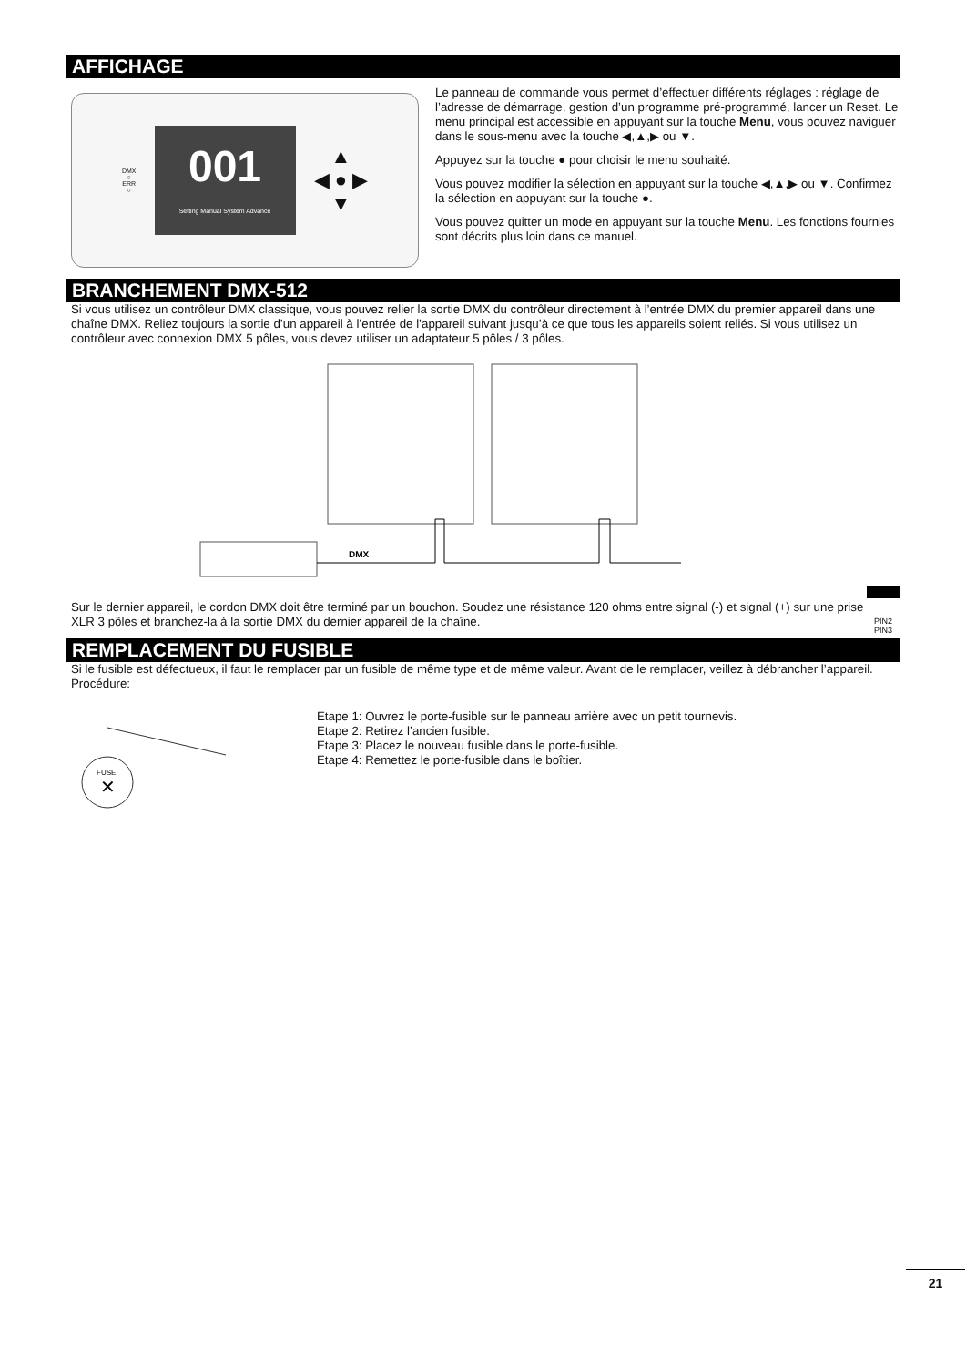AFFICHAGE
DMX
○
ERR
○
001
Setting Manual System Advance
▲
◀ ● ▶
▼
Le panneau de commande vous permet d’effectuer différents réglages : réglage de l’adresse de démarrage, gestion d’un programme pré-programmé, lancer un Reset. Le menu principal est accessible en appuyant sur la touche Menu, vous pouvez naviguer dans le sous-menu avec la touche ◀,▲,▶ ou ▼.
Appuyez sur la touche ● pour choisir le menu souhaité.
Vous pouvez modifier la sélection en appuyant sur la touche ◀,▲,▶ ou ▼. Confirmez la sélection en appuyant sur la touche ●.
Vous pouvez quitter un mode en appuyant sur la touche Menu. Les fonctions fournies sont décrits plus loin dans ce manuel.
BRANCHEMENT DMX-512
Si vous utilisez un contrôleur DMX classique, vous pouvez relier la sortie DMX du contrôleur directement à l’entrée DMX du premier appareil dans une chaîne DMX. Reliez toujours la sortie d’un appareil à l’entrée de l’appareil suivant jusqu’à ce que tous les appareils soient reliés. Si vous utilisez un contrôleur avec connexion DMX 5 pôles, vous devez utiliser un adaptateur 5 pôles / 3 pôles.
DMX
Sur le dernier appareil, le cordon DMX doit être terminé par un bouchon. Soudez une résistance 120 ohms entre signal (-) et signal (+) sur une prise XLR 3 pôles et branchez-la à la sortie DMX du dernier appareil de la chaîne.
PIN2 PIN3
REMPLACEMENT DU FUSIBLE
Si le fusible est défectueux, il faut le remplacer par un fusible de même type et de même valeur. Avant de le remplacer, veillez à débrancher l’appareil.
Procédure:
FUSE
✕
Etape 1: Ouvrez le porte-fusible sur le panneau arrière avec un petit tournevis.
Etape 2: Retirez l’ancien fusible.
Etape 3: Placez le nouveau fusible dans le porte-fusible.
Etape 4: Remettez le porte-fusible dans le boîtier.
21